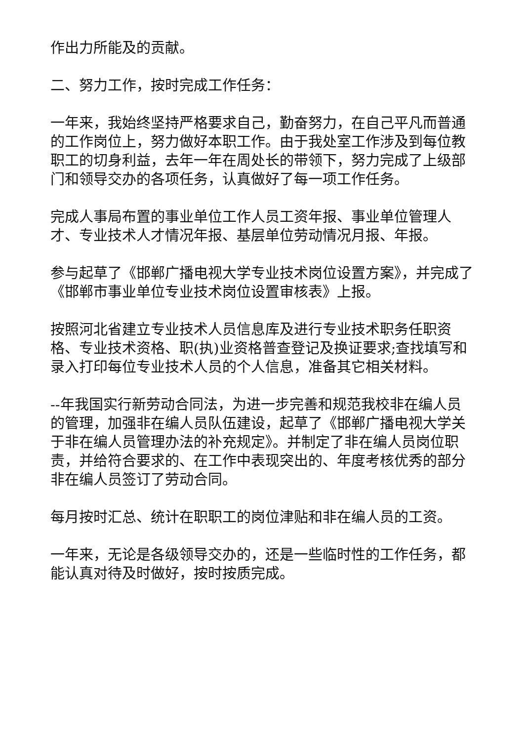作出力所能及的贡献。
二、努力工作，按时完成工作任务：
一年来，我始终坚持严格要求自己，勤奋努力，在自己平凡而普通的工作岗位上，努力做好本职工作。由于我处室工作涉及到每位教职工的切身利益，去年一年在周处长的带领下，努力完成了上级部门和领导交办的各项任务，认真做好了每一项工作任务。
完成人事局布置的事业单位工作人员工资年报、事业单位管理人才、专业技术人才情况年报、基层单位劳动情况月报、年报。
参与起草了《邯郸广播电视大学专业技术岗位设置方案》，并完成了《邯郸市事业单位专业技术岗位设置审核表》上报。
按照河北省建立专业技术人员信息库及进行专业技术职务任职资格、专业技术资格、职(执)业资格普查登记及换证要求;查找填写和录入打印每位专业技术人员的个人信息，准备其它相关材料。
--年我国实行新劳动合同法，为进一步完善和规范我校非在编人员的管理，加强非在编人员队伍建设，起草了《邯郸广播电视大学关于非在编人员管理办法的补充规定》。并制定了非在编人员岗位职责，并给符合要求的、在工作中表现突出的、年度考核优秀的部分非在编人员签订了劳动合同。
每月按时汇总、统计在职职工的岗位津贴和非在编人员的工资。
一年来，无论是各级领导交办的，还是一些临时性的工作任务，都能认真对待及时做好，按时按质完成。